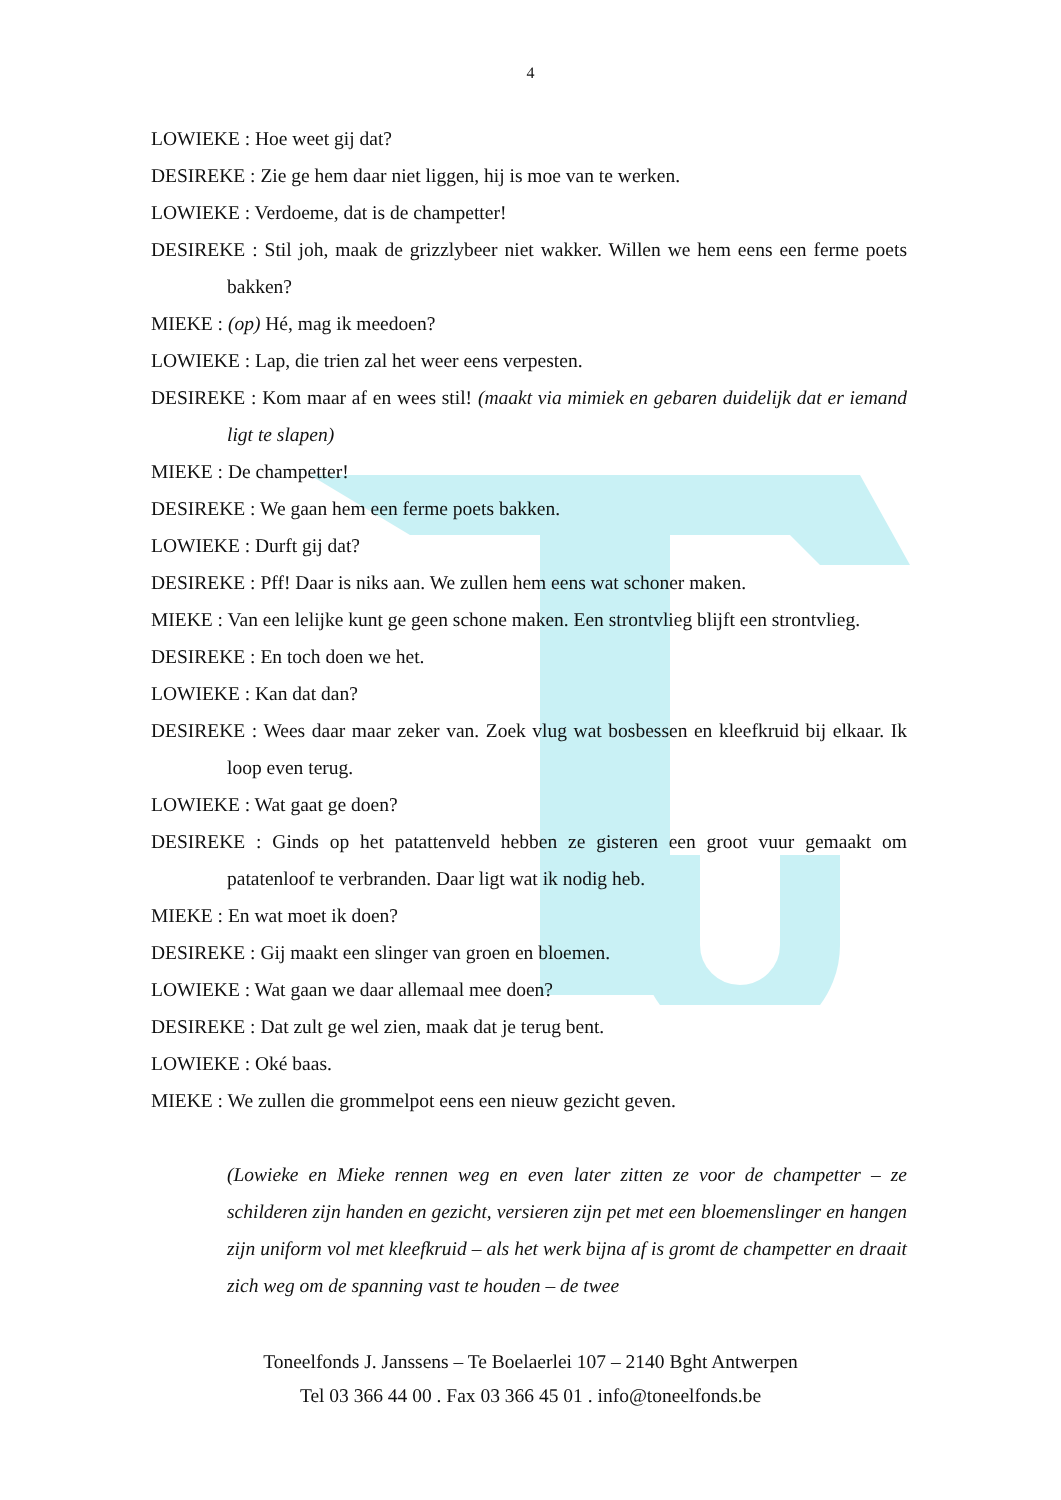4
LOWIEKE : Hoe weet gij dat?
DESIREKE : Zie ge hem daar niet liggen, hij is moe van te werken.
LOWIEKE : Verdoeme, dat is de champetter!
DESIREKE : Stil joh, maak de grizzlybeer niet wakker. Willen we hem eens een ferme poets bakken?
MIEKE : (op) Hé, mag ik meedoen?
LOWIEKE : Lap, die trien zal het weer eens verpesten.
DESIREKE : Kom maar af en wees stil! (maakt via mimiek en gebaren duidelijk dat er iemand ligt te slapen)
MIEKE : De champetter!
DESIREKE : We gaan hem een ferme poets bakken.
LOWIEKE : Durft gij dat?
DESIREKE : Pff! Daar is niks aan. We zullen hem eens wat schoner maken.
MIEKE : Van een lelijke kunt ge geen schone maken. Een strontvlieg blijft een strontvlieg.
DESIREKE : En toch doen we het.
LOWIEKE : Kan dat dan?
DESIREKE : Wees daar maar zeker van. Zoek vlug wat bosbessen en kleefkruid bij elkaar. Ik loop even terug.
LOWIEKE : Wat gaat ge doen?
DESIREKE : Ginds op het patattenveld hebben ze gisteren een groot vuur gemaakt om patatenloof te verbranden. Daar ligt wat ik nodig heb.
MIEKE : En wat moet ik doen?
DESIREKE : Gij maakt een slinger van groen en bloemen.
LOWIEKE : Wat gaan we daar allemaal mee doen?
DESIREKE : Dat zult ge wel zien, maak dat je terug bent.
LOWIEKE : Oké baas.
MIEKE : We zullen die grommelpot eens een nieuw gezicht geven.
(Lowieke en Mieke rennen weg en even later zitten ze voor de champetter – ze schilderen zijn handen en gezicht, versieren zijn pet met een bloemenslinger en hangen zijn uniform vol met kleefkruid – als het werk bijna af is gromt de champetter en draait zich weg om de spanning vast te houden – de twee
Toneelfonds J. Janssens – Te Boelaerlei 107 – 2140 Bght Antwerpen
Tel 03 366 44 00 . Fax 03 366 45 01 . info@toneelfonds.be